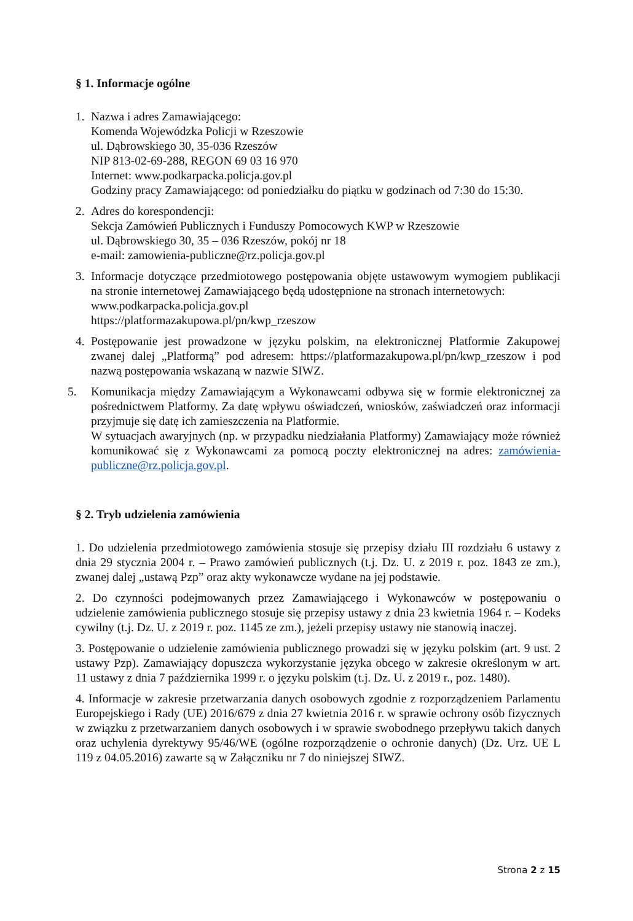§ 1. Informacje ogólne
1. Nazwa i adres Zamawiającego:
Komenda Wojewódzka Policji w Rzeszowie
ul. Dąbrowskiego 30, 35-036 Rzeszów
NIP 813-02-69-288, REGON 69 03 16 970
Internet: www.podkarpacka.policja.gov.pl
Godziny pracy Zamawiającego: od poniedziałku do piątku w godzinach od 7:30 do 15:30.
2. Adres do korespondencji:
Sekcja Zamówień Publicznych i Funduszy Pomocowych KWP w Rzeszowie
ul. Dąbrowskiego 30, 35 – 036 Rzeszów, pokój nr 18
e-mail: zamowienia-publiczne@rz.policja.gov.pl
3. Informacje dotyczące przedmiotowego postępowania objęte ustawowym wymogiem publikacji na stronie internetowej Zamawiającego będą udostępnione na stronach internetowych:
www.podkarpacka.policja.gov.pl
https://platformazakupowa.pl/pn/kwp_rzeszow
4. Postępowanie jest prowadzone w języku polskim, na elektronicznej Platformie Zakupowej zwanej dalej „Platformą” pod adresem: https://platformazakupowa.pl/pn/kwp_rzeszow i pod nazwą postępowania wskazaną w nazwie SIWZ.
5. Komunikacja między Zamawiającym a Wykonawcami odbywa się w formie elektronicznej za pośrednictwem Platformy. Za datę wpływu oświadczeń, wniosków, zaświadczeń oraz informacji przyjmuje się datę ich zamieszczenia na Platformie.
W sytuacjach awaryjnych (np. w przypadku niedziałania Platformy) Zamawiający może również komunikować się z Wykonawcami za pomocą poczty elektronicznej na adres: zamówienia-publiczne@rz.policja.gov.pl.
§ 2. Tryb udzielenia zamówienia
1. Do udzielenia przedmiotowego zamówienia stosuje się przepisy działu III rozdziału 6 ustawy z dnia 29 stycznia 2004 r. – Prawo zamówień publicznych (t.j. Dz. U. z 2019 r. poz. 1843 ze zm.), zwanej dalej „ustawą Pzp” oraz akty wykonawcze wydane na jej podstawie.
2. Do czynności podejmowanych przez Zamawiającego i Wykonawców w postępowaniu o udzielenie zamówienia publicznego stosuje się przepisy ustawy z dnia 23 kwietnia 1964 r. – Kodeks cywilny (t.j. Dz. U. z 2019 r. poz. 1145 ze zm.), jeżeli przepisy ustawy nie stanowią inaczej.
3. Postępowanie o udzielenie zamówienia publicznego prowadzi się w języku polskim (art. 9 ust. 2 ustawy Pzp). Zamawiający dopuszcza wykorzystanie języka obcego w zakresie określonym w art. 11 ustawy z dnia 7 października 1999 r. o języku polskim (t.j. Dz. U. z 2019 r., poz. 1480).
4. Informacje w zakresie przetwarzania danych osobowych zgodnie z rozporządzeniem Parlamentu Europejskiego i Rady (UE) 2016/679 z dnia 27 kwietnia 2016 r. w sprawie ochrony osób fizycznych w związku z przetwarzaniem danych osobowych i w sprawie swobodnego przepływu takich danych oraz uchylenia dyrektywy 95/46/WE (ogólne rozporządzenie o ochronie danych) (Dz. Urz. UE L 119 z 04.05.2016) zawarte są w Załączniku nr 7 do niniejszej SIWZ.
Strona 2 z 15